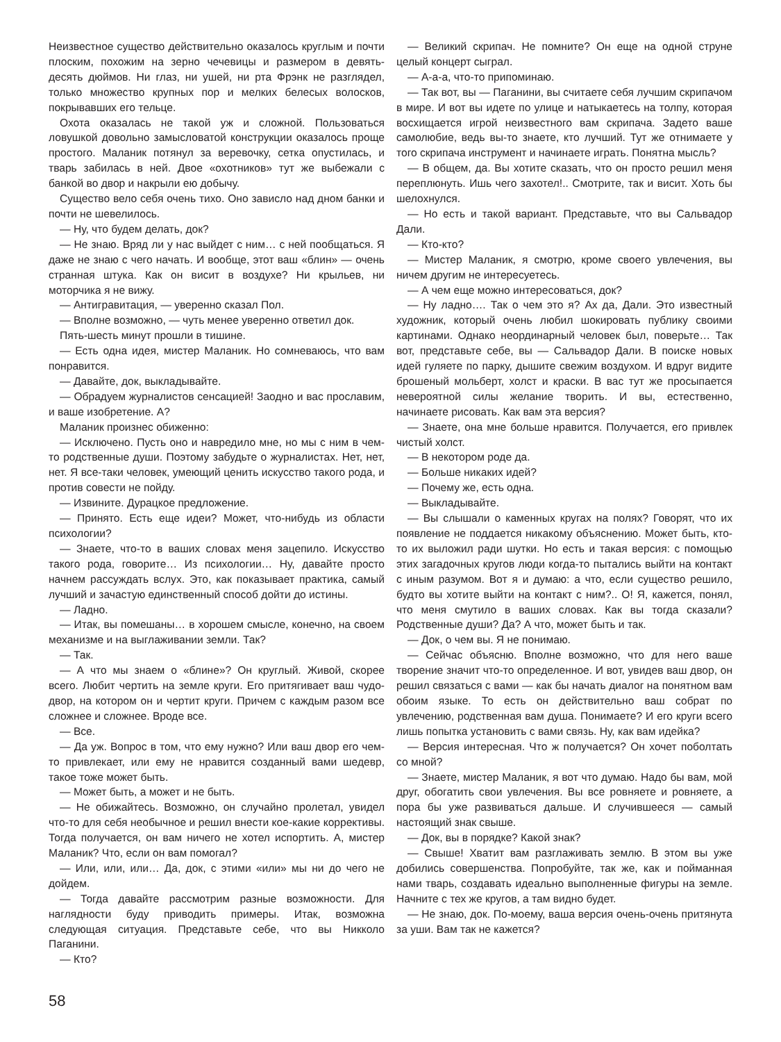Неизвестное существо действительно оказалось круглым и почти плоским, похожим на зерно чечевицы и размером в девять-десять дюймов. Ни глаз, ни ушей, ни рта Фрэнк не разглядел, только множество крупных пор и мелких белесых волосков, покрывавших его тельце.
Охота оказалась не такой уж и сложной. Пользоваться ловушкой довольно замысловатой конструкции оказалось проще простого. Маланик потянул за веревочку, сетка опустилась, и тварь забилась в ней. Двое «охотников» тут же выбежали с банкой во двор и накрыли ею добычу.
Существо вело себя очень тихо. Оно зависло над дном банки и почти не шевелилось.
— Ну, что будем делать, док?
— Не знаю. Вряд ли у нас выйдет с ним… с ней пообщаться. Я даже не знаю с чего начать. И вообще, этот ваш «блин» — очень странная штука. Как он висит в воздухе? Ни крыльев, ни моторчика я не вижу.
— Антигравитация, — уверенно сказал Пол.
— Вполне возможно, — чуть менее уверенно ответил док.
Пять-шесть минут прошли в тишине.
— Есть одна идея, мистер Маланик. Но сомневаюсь, что вам понравится.
— Давайте, док, выкладывайте.
— Обрадуем журналистов сенсацией! Заодно и вас прославим, и ваше изобретение. А?
Маланик произнес обиженно:
— Исключено. Пусть оно и навредило мне, но мы с ним в чем-то родственные души. Поэтому забудьте о журналистах. Нет, нет, нет. Я все-таки человек, умеющий ценить искусство такого рода, и против совести не пойду.
— Извините. Дурацкое предложение.
— Принято. Есть еще идеи? Может, что-нибудь из области психологии?
— Знаете, что-то в ваших словах меня зацепило. Искусство такого рода, говорите… Из психологии… Ну, давайте просто начнем рассуждать вслух. Это, как показывает практика, самый лучший и зачастую единственный способ дойти до истины.
— Ладно.
— Итак, вы помешаны… в хорошем смысле, конечно, на своем механизме и на выглаживании земли. Так?
— Так.
— А что мы знаем о «блине»? Он круглый. Живой, скорее всего. Любит чертить на земле круги. Его притягивает ваш чудо-двор, на котором он и чертит круги. Причем с каждым разом все сложнее и сложнее. Вроде все.
— Все.
— Да уж. Вопрос в том, что ему нужно? Или ваш двор его чем-то привлекает, или ему не нравится созданный вами шедевр, такое тоже может быть.
— Может быть, а может и не быть.
— Не обижайтесь. Возможно, он случайно пролетал, увидел что-то для себя необычное и решил внести кое-какие коррективы. Тогда получается, он вам ничего не хотел испортить. А, мистер Маланик? Что, если он вам помогал?
— Или, или, или… Да, док, с этими «или» мы ни до чего не дойдем.
— Тогда давайте рассмотрим разные возможности. Для наглядности буду приводить примеры. Итак, возможна следующая ситуация. Представьте себе, что вы Никколо Паганини.
— Кто?
— Великий скрипач. Не помните? Он еще на одной струне целый концерт сыграл.
— А-а-а, что-то припоминаю.
— Так вот, вы — Паганини, вы считаете себя лучшим скрипачом в мире. И вот вы идете по улице и натыкаетесь на толпу, которая восхищается игрой неизвестного вам скрипача. Задето ваше самолюбие, ведь вы-то знаете, кто лучший. Тут же отнимаете у того скрипача инструмент и начинаете играть. Понятна мысль?
— В общем, да. Вы хотите сказать, что он просто решил меня переплюнуть. Ишь чего захотел!.. Смотрите, так и висит. Хоть бы шелохнулся.
— Но есть и такой вариант. Представьте, что вы Сальвадор Дали.
— Кто-кто?
— Мистер Маланик, я смотрю, кроме своего увлечения, вы ничем другим не интересуетесь.
— А чем еще можно интересоваться, док?
— Ну ладно…. Так о чем это я? Ах да, Дали. Это известный художник, который очень любил шокировать публику своими картинами. Однако неординарный человек был, поверьте… Так вот, представьте себе, вы — Сальвадор Дали. В поиске новых идей гуляете по парку, дышите свежим воздухом. И вдруг видите брошеный мольберт, холст и краски. В вас тут же просыпается невероятной силы желание творить. И вы, естественно, начинаете рисовать. Как вам эта версия?
— Знаете, она мне больше нравится. Получается, его привлек чистый холст.
— В некотором роде да.
— Больше никаких идей?
— Почему же, есть одна.
— Выкладывайте.
— Вы слышали о каменных кругах на полях? Говорят, что их появление не поддается никакому объяснению. Может быть, кто-то их выложил ради шутки. Но есть и такая версия: с помощью этих загадочных кругов люди когда-то пытались выйти на контакт с иным разумом. Вот я и думаю: а что, если существо решило, будто вы хотите выйти на контакт с ним?.. О! Я, кажется, понял, что меня смутило в ваших словах. Как вы тогда сказали? Родственные души? Да? А что, может быть и так.
— Док, о чем вы. Я не понимаю.
— Сейчас объясню. Вполне возможно, что для него ваше творение значит что-то определенное. И вот, увидев ваш двор, он решил связаться с вами — как бы начать диалог на понятном вам обоим языке. То есть он действительно ваш собрат по увлечению, родственная вам душа. Понимаете? И его круги всего лишь попытка установить с вами связь. Ну, как вам идейка?
— Версия интересная. Что ж получается? Он хочет поболтать со мной?
— Знаете, мистер Маланик, я вот что думаю. Надо бы вам, мой друг, обогатить свои увлечения. Вы все ровняете и ровняете, а пора бы уже развиваться дальше. И случившееся — самый настоящий знак свыше.
— Док, вы в порядке? Какой знак?
— Свыше! Хватит вам разглаживать землю. В этом вы уже добились совершенства. Попробуйте, так же, как и пойманная нами тварь, создавать идеально выполненные фигуры на земле. Начните с тех же кругов, а там видно будет.
— Не знаю, док. По-моему, ваша версия очень-очень притянута за уши. Вам так не кажется?
58